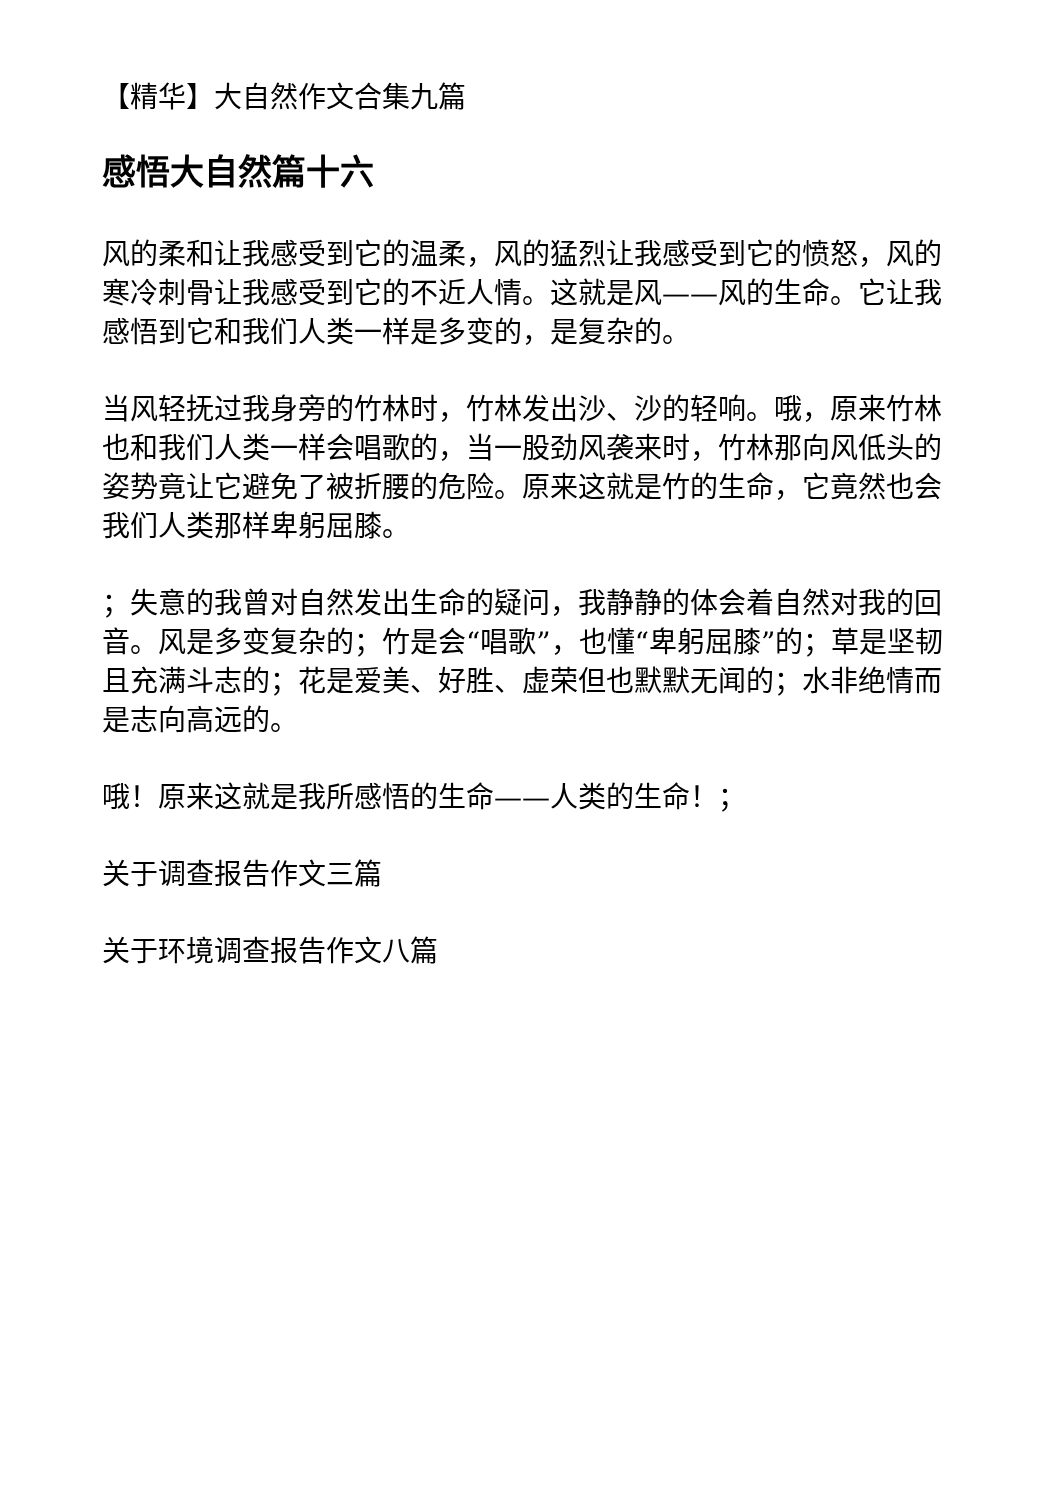【精华】大自然作文合集九篇
感悟大自然篇十六
风的柔和让我感受到它的温柔，风的猛烈让我感受到它的愤怒，风的寒冷刺骨让我感受到它的不近人情。这就是风——风的生命。它让我感悟到它和我们人类一样是多变的，是复杂的。
当风轻抚过我身旁的竹林时，竹林发出沙、沙的轻响。哦，原来竹林也和我们人类一样会唱歌的，当一股劲风袭来时，竹林那向风低头的姿势竟让它避免了被折腰的危险。原来这就是竹的生命，它竟然也会我们人类那样卑躬屈膝。
；失意的我曾对自然发出生命的疑问，我静静的体会着自然对我的回音。风是多变复杂的；竹是会“唱歌”，也懂“卑躬屈膝”的；草是坚韧且充满斗志的；花是爱美、好胜、虚荣但也默默无闻的；水非绝情而是志向高远的。
哦！原来这就是我所感悟的生命——人类的生命！；
关于调查报告作文三篇
关于环境调查报告作文八篇